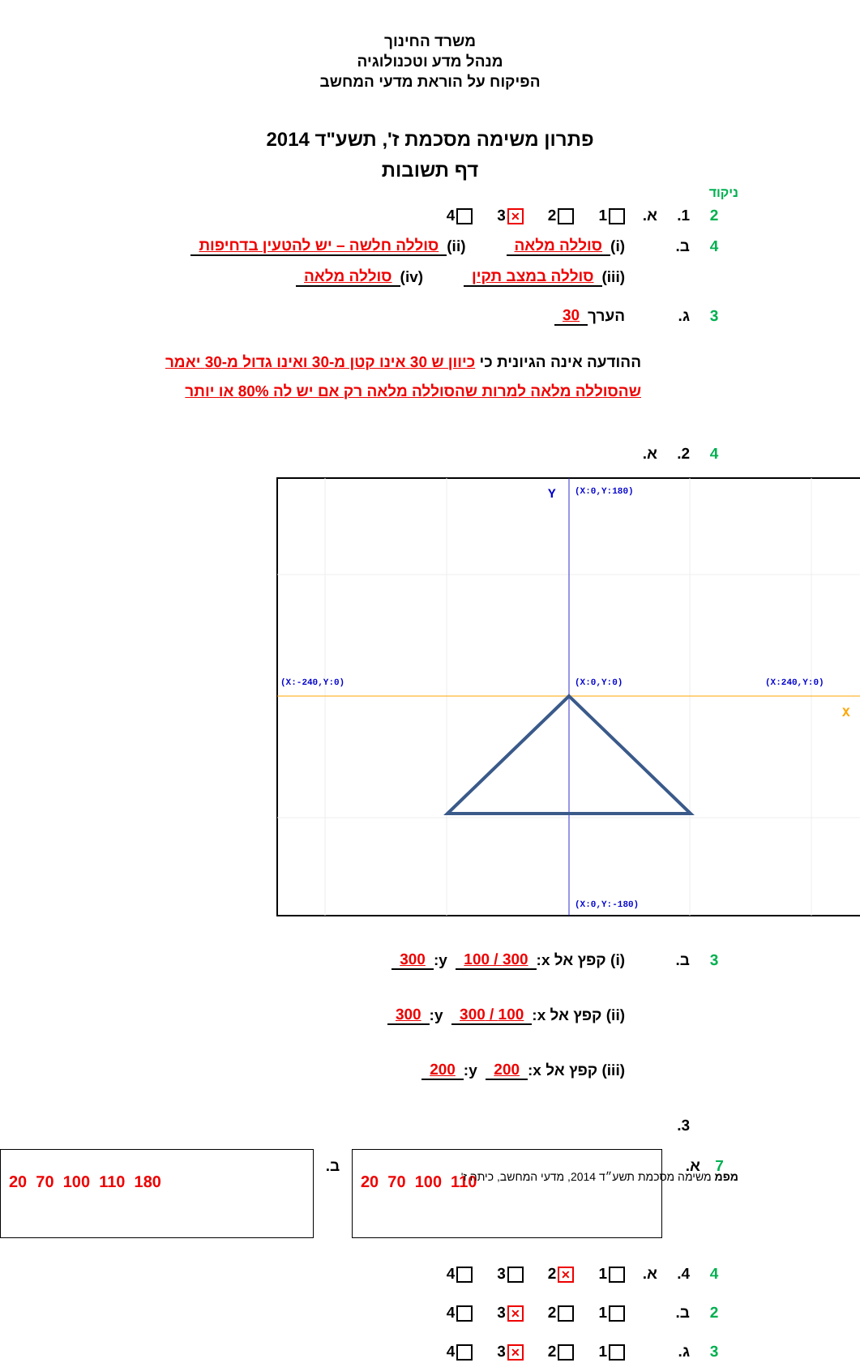משרד החינוך
מנהל מדע וטכנולוגיה
הפיקוח על הוראת מדעי המחשב
פתרון משימה מסכמת ז', תשע"ד 2014
דף תשובות
ניקוד
2 1. א. 1 2 ✕ 3 4
4 ב. (i) סוללה מלאה (ii) סוללה חלשה – יש להטעין בדחיפות
(iii) סוללה במצב תקין (iv) סוללה מלאה
3 ג. הערך 30
ההודעה אינה הגיונית כי כיוון ש 30 אינו קטן מ-30 ואינו גדול מ-30 יאמר שהסוללה מלאה למרות שהסוללה מלאה רק אם יש לה 80% או יותר
4 2. א.
(X:0,Y:180)
(X:0,Y:0)
(X:-240,Y:0)
(X:240,Y:0)
(X:0,Y:-180)
Y
X
3 ב. (i) קפץ אל x: 300 / 100 y: 300
(ii) קפץ אל x: 100 / 300 y: 300
(iii) קפץ אל x: 200 y: 200
3.
7 א.
20 70 100 110
ב.
20 70 100 110 180
4 4. א. 1 ✕ 2 3 4
2 ב. 1 2 ✕ 3 4
3 ג. 1 2 ✕ 3 4
מפמ משימה מסכמת תשע״ד 2014, מדעי המחשב, כיתה ז'